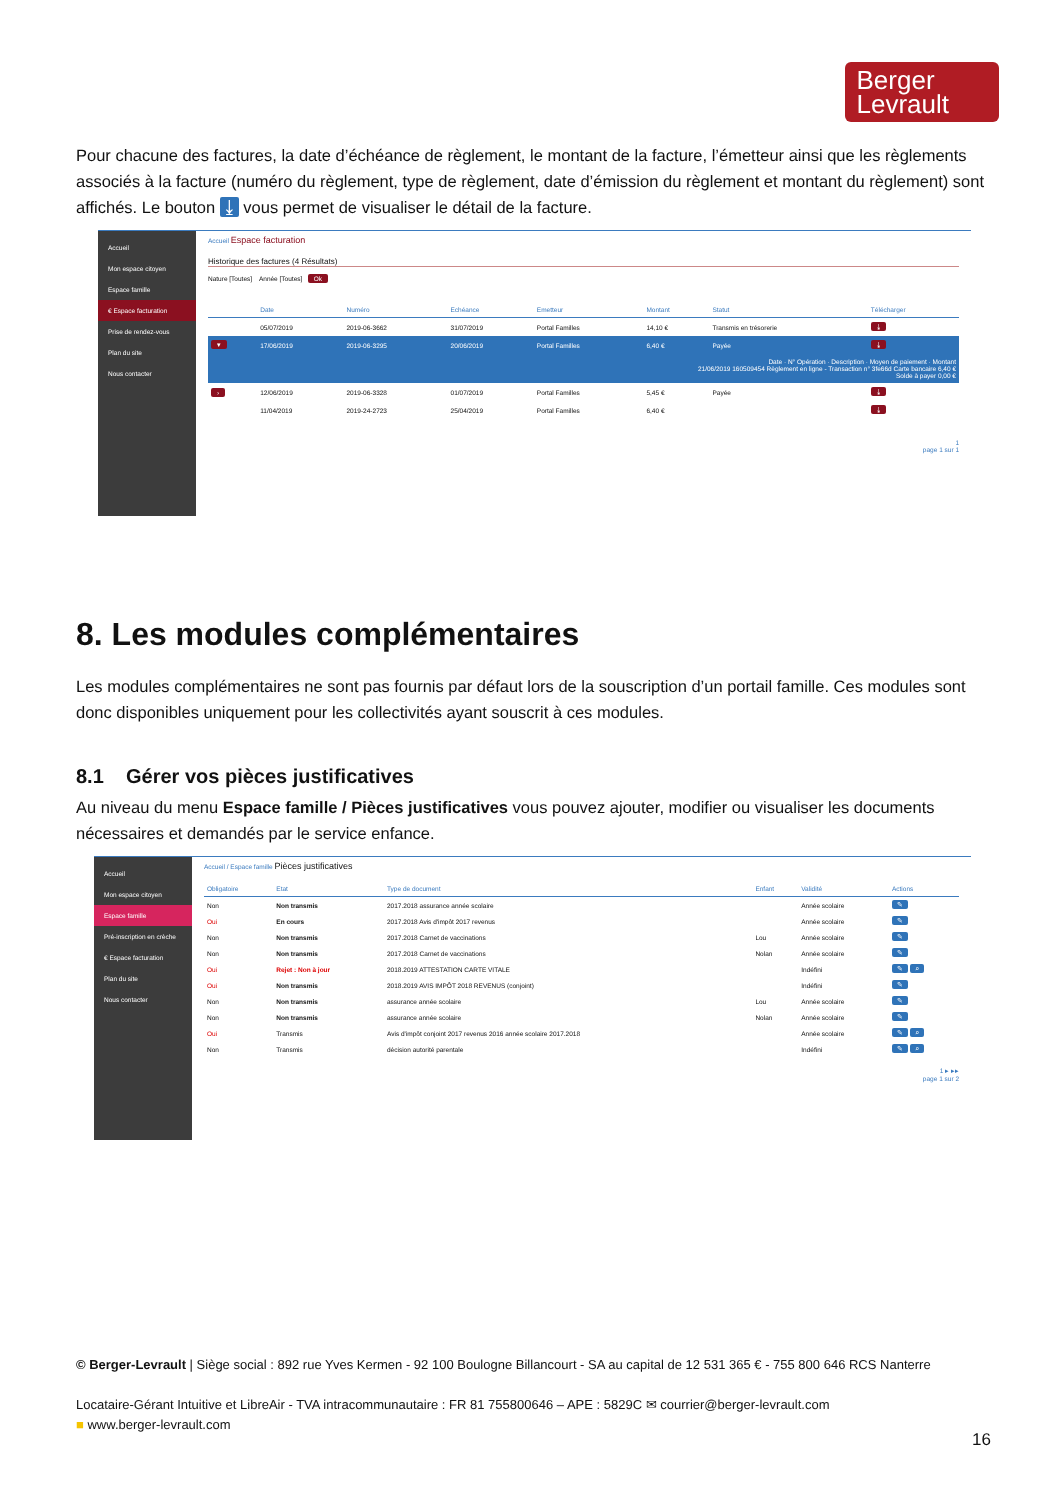Berger
Levrault
Pour chacune des factures, la date d’échéance de règlement, le montant de la facture, l’émetteur ainsi que les règlements associés à la facture (numéro du règlement, type de règlement, date d’émission du règlement et montant du règlement) sont affichés. Le bouton ⤓ vous permet de visualiser le détail de la facture.
Accueil
Mon espace citoyen
Espace famille
€ Espace facturation
Prise de rendez-vous
Plan du site
Nous contacter
Accueil Espace facturation
Historique des factures (4 Résultats)
Nature [Toutes] Année [Toutes] Ok
| | Date | Numéro | Echéance | Emetteur | Montant | Statut | Télécharger |
| --- | --- | --- | --- | --- | --- | --- | --- |
| | 05/07/2019 | 2019-06-3662 | 31/07/2019 | Portal Familles | 14,10 € | Transmis en trésorerie | ⤓ |
| ▾ | 17/06/2019 | 2019-06-3295 | 20/06/2019 | Portal Familles | 6,40 € | Payée | ⤓ |
| Date · N° Opération · Description · Moyen de paiement · Montant 21/06/2019 160509454 Règlement en ligne - Transaction n° 3fe66d Carte bancaire 6,40 € Solde à payer 0,00 € | | | | | | | |
| › | 12/06/2019 | 2019-06-3328 | 01/07/2019 | Portal Familles | 5,45 € | Payée | ⤓ |
| | 11/04/2019 | 2019-24-2723 | 25/04/2019 | Portal Familles | 6,40 € | | ⤓ |
1
page 1 sur 1
8. Les modules complémentaires
Les modules complémentaires ne sont pas fournis par défaut lors de la souscription d’un portail famille. Ces modules sont donc disponibles uniquement pour les collectivités ayant souscrit à ces modules.
8.1 Gérer vos pièces justificatives
Au niveau du menu Espace famille / Pièces justificatives vous pouvez ajouter, modifier ou visualiser les documents nécessaires et demandés par le service enfance.
Accueil
Mon espace citoyen
Espace famille
Pré-inscription en crèche
€ Espace facturation
Plan du site
Nous contacter
Accueil / Espace famille Pièces justificatives
| Obligatoire | Etat | Type de document | Enfant | Validité | Actions |
| --- | --- | --- | --- | --- | --- |
| Non | Non transmis | 2017.2018 assurance année scolaire | | Année scolaire | ✎ |
| Oui | En cours | 2017.2018 Avis d'impôt 2017 revenus | | Année scolaire | ✎ |
| Non | Non transmis | 2017.2018 Carnet de vaccinations | Lou | Année scolaire | ✎ |
| Non | Non transmis | 2017.2018 Carnet de vaccinations | Nolan | Année scolaire | ✎ |
| Oui | Rejet : Non à jour | 2018.2019 ATTESTATION CARTE VITALE | | Indéfini | ✎ ⌕ |
| Oui | Non transmis | 2018.2019 AVIS IMPÔT 2018 REVENUS (conjoint) | | Indéfini | ✎ |
| Non | Non transmis | assurance année scolaire | Lou | Année scolaire | ✎ |
| Non | Non transmis | assurance année scolaire | Nolan | Année scolaire | ✎ |
| Oui | Transmis | Avis d'impôt conjoint 2017 revenus 2016 année scolaire 2017.2018 | | Année scolaire | ✎ ⌕ |
| Non | Transmis | décision autorité parentale | | Indéfini | ✎ ⌕ |
1 ▸ ▸▸
page 1 sur 2
© Berger-Levrault | Siège social : 892 rue Yves Kermen - 92 100 Boulogne Billancourt - SA au capital de 12 531 365 € - 755 800 646 RCS Nanterre
Locataire-Gérant Intuitive et LibreAir - TVA intracommunautaire : FR 81 755800646 – APE : 5829C ✉ courrier@berger-levrault.com
■ www.berger-levrault.com
16